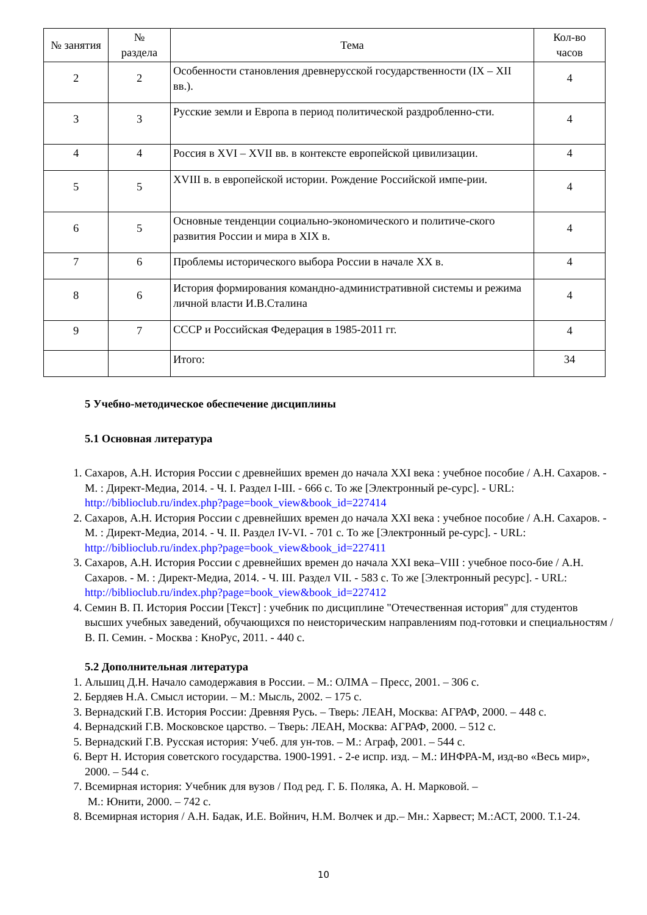| № занятия | № раздела | Тема | Кол-во часов |
| --- | --- | --- | --- |
| 2 | 2 | Особенности становления древнерусской государственности (IX – XII вв.). | 4 |
| 3 | 3 | Русские земли и Европа в период политической раздробленно-сти. | 4 |
| 4 | 4 | Россия в XVI – XVII вв. в контексте европейской цивилизации. | 4 |
| 5 | 5 | XVIII в. в европейской истории. Рождение Российской импе-рии. | 4 |
| 6 | 5 | Основные тенденции социально-экономического и политиче-ского развития России и мира в XIX в. | 4 |
| 7 | 6 | Проблемы исторического выбора России в начале XX в. | 4 |
| 8 | 6 | История формирования командно-административной системы и режима личной власти И.В.Сталина | 4 |
| 9 | 7 | СССР и Российская Федерация в 1985-2011 гг. | 4 |
| | | Итого: | 34 |
5 Учебно-методическое обеспечение дисциплины
5.1 Основная литература
1. Сахаров, А.Н. История России с древнейших времен до начала XXI века : учебное пособие / А.Н. Сахаров. - М. : Директ-Медиа, 2014. - Ч. I. Раздел I-III. - 666 с. То же [Электронный ре-сурс]. - URL: http://biblioclub.ru/index.php?page=book_view&book_id=227414
2. Сахаров, А.Н. История России с древнейших времен до начала XXI века : учебное пособие / А.Н. Сахаров. - М. : Директ-Медиа, 2014. - Ч. II. Раздел IV-VI. - 701 с. То же [Электронный ре-сурс]. - URL: http://biblioclub.ru/index.php?page=book_view&book_id=227411
3. Сахаров, А.Н. История России с древнейших времен до начала XXI века–VIII : учебное посо-бие / А.Н. Сахаров. - М. : Директ-Медиа, 2014. - Ч. III. Раздел VII. - 583 с. То же [Электронный ресурс]. - URL: http://biblioclub.ru/index.php?page=book_view&book_id=227412
4. Семин В. П. История России [Текст] : учебник по дисциплине "Отечественная история" для студентов высших учебных заведений, обучающихся по неисторическим направлениям под-готовки и специальностям / В. П. Семин. - Москва : КноРус, 2011. - 440 с.
5.2 Дополнительная литература
1. Альшиц Д.Н. Начало самодержавия в России. – М.: ОЛМА – Пресс, 2001. – 306 с.
2. Бердяев Н.А. Смысл истории. – М.: Мысль, 2002. – 175 с.
3. Вернадский Г.В. История России: Древняя Русь. – Тверь: ЛЕАН, Москва: АГРАФ, 2000. – 448 с.
4. Вернадский Г.В. Московское царство. – Тверь: ЛЕАН, Москва: АГРАФ, 2000. – 512 с.
5. Вернадский Г.В. Русская история: Учеб. для ун-тов. – М.: Аграф, 2001. – 544 с.
6. Верт Н. История советского государства. 1900-1991. - 2-е испр. изд. – М.: ИНФРА-М, изд-во «Весь мир», 2000. – 544 с.
7. Всемирная история: Учебник для вузов / Под ред. Г. Б. Поляка, А. Н. Марковой. –
М.: Юнити, 2000. – 742 с.
8. Всемирная история / А.Н. Бадак, И.Е. Войнич, Н.М. Волчек и др.– Мн.: Харвест; М.:АСТ, 2000. Т.1-24.
10